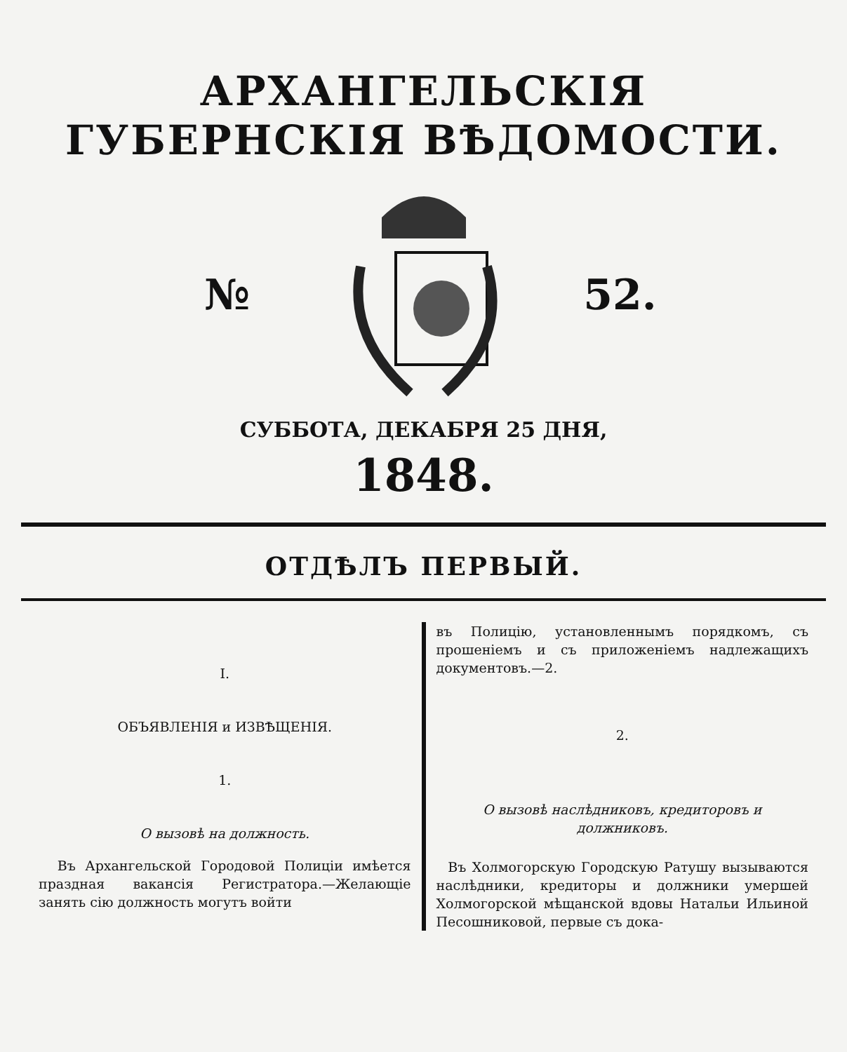АРХАНГЕЛЬСКІЯ
ГУБЕРНСКІЯ ВѢДОМОСТИ.
№ 52.
СУББОТА, ДЕКАБРЯ 25 ДНЯ,
1848.
ОТДѢЛЪ ПЕРВЫЙ.
I.
ОБЪЯВЛЕНІЯ и ИЗВѢЩЕНІЯ.
1.
О вызовѣ на должность.
Въ Архангельской Городовой Полиціи имѣется праздная вакансія Регистратора.—Желающіе занять сію должность могутъ войти
въ Полицію, установленнымъ порядкомъ, съ прошеніемъ и съ приложеніемъ надлежащихъ документовъ.—2.
2.
О вызовѣ наслѣдниковъ, кредиторовъ и должниковъ.
Въ Холмогорскую Городскую Ратушу вызываются наслѣдники, кредиторы и должники умершей Холмогорской мѣщанской вдовы Натальи Ильиной Песошниковой, первые съ дока-